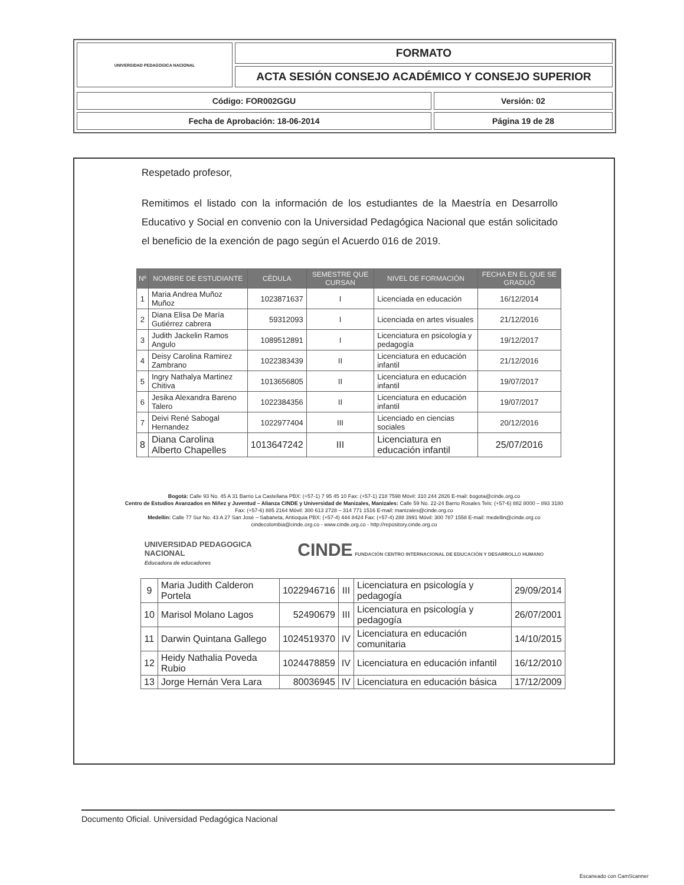| UNIVERSIDAD PEDAGOGICA NACIONAL | FORMATO |
| | ACTA SESIÓN CONSEJO ACADÉMICO Y CONSEJO SUPERIOR |
| Código: FOR002GGU | Versión: 02 |
| Fecha de Aprobación: 18-06-2014 | Página 19 de 28 |
Respetado profesor,
Remitimos el listado con la información de los estudiantes de la Maestría en Desarrollo Educativo y Social en convenio con la Universidad Pedagógica Nacional que están solicitado el beneficio de la exención de pago según el Acuerdo 016 de 2019.
| Nº | NOMBRE DE ESTUDIANTE | CÉDULA | SEMESTRE QUE CURSAN | NIVEL DE FORMACIÓN | FECHA EN EL QUE SE GRADUÓ |
| --- | --- | --- | --- | --- | --- |
| 1 | Maria Andrea Muñoz Muñoz | 1023871637 | I | Licenciada en educación | 16/12/2014 |
| 2 | Diana Elisa De María Gutiérrez cabrera | 59312093 | I | Licenciada en artes visuales | 21/12/2016 |
| 3 | Judith Jackelin Ramos Angulo | 1089512891 | I | Licenciatura en psicología y pedagogía | 19/12/2017 |
| 4 | Deisy Carolina Ramirez Zambrano | 1022383439 | II | Licenciatura en educación infantil | 21/12/2016 |
| 5 | Ingry Nathalya Martinez Chitiva | 1013656805 | II | Licenciatura en educación infantil | 19/07/2017 |
| 6 | Jesika Alexandra Bareno Talero | 1022384356 | II | Licenciatura en educación infantil | 19/07/2017 |
| 7 | Deivi René Sabogal Hernandez | 1022977404 | III | Licenciado en ciencias sociales | 20/12/2016 |
| 8 | Diana Carolina Alberto Chapelles | 1013647242 | III | Licenciatura en educación infantil | 25/07/2016 |
Bogotá: Calle 93 No. 45 A 31 Barrio La Castellana PBX: (+57-1) 7 95 45 10 Fax: (+57-1) 218 7598 Móvil: 310 244 2826 E-mail: bogota@cinde.org.co
Centro de Estudios Avanzados en Niñez y Juventud – Alianza CINDE y Universidad de Manizales, Manizales: Calle 59 No. 22-24 Barrio Rosales Tels: (+57-6) 882 8000 – 893 3180
Fax: (+57-6) 885 2164 Móvil: 300 613 2728 – 314 771 1516 E-mail: manizales@cinde.org.co
Medellín: Calle 77 Sur No. 43 A 27 San José – Sabaneta, Antioquia PBX: (+57-4) 444 8424 Fax: (+57-4) 288 3991 Móvil: 300 787 1558 E-mail: medellin@cinde.org.co
cindecolombia@cinde.org.co - www.cinde.org.co - http://repository.cinde.org.co
UNIVERSIDAD PEDAGOGICA
NACIONAL
Educadora de educadores
CINDE FUNDACIÓN CENTRO INTERNACIONAL DE EDUCACIÓN Y DESARROLLO HUMANO
| 9 | Maria Judith Calderon Portela | 1022946716 | III | Licenciatura en psicología y pedagogía | 29/09/2014 |
| 10 | Marisol Molano Lagos | 52490679 | III | Licenciatura en psicología y pedagogía | 26/07/2001 |
| 11 | Darwin Quintana Gallego | 1024519370 | IV | Licenciatura en educación comunitaria | 14/10/2015 |
| 12 | Heidy Nathalia Poveda Rubio | 1024478859 | IV | Licenciatura en educación infantil | 16/12/2010 |
| 13 | Jorge Hernán Vera Lara | 80036945 | IV | Licenciatura en educación básica | 17/12/2009 |
Documento Oficial. Universidad Pedagógica Nacional
Escaneado con CamScanner